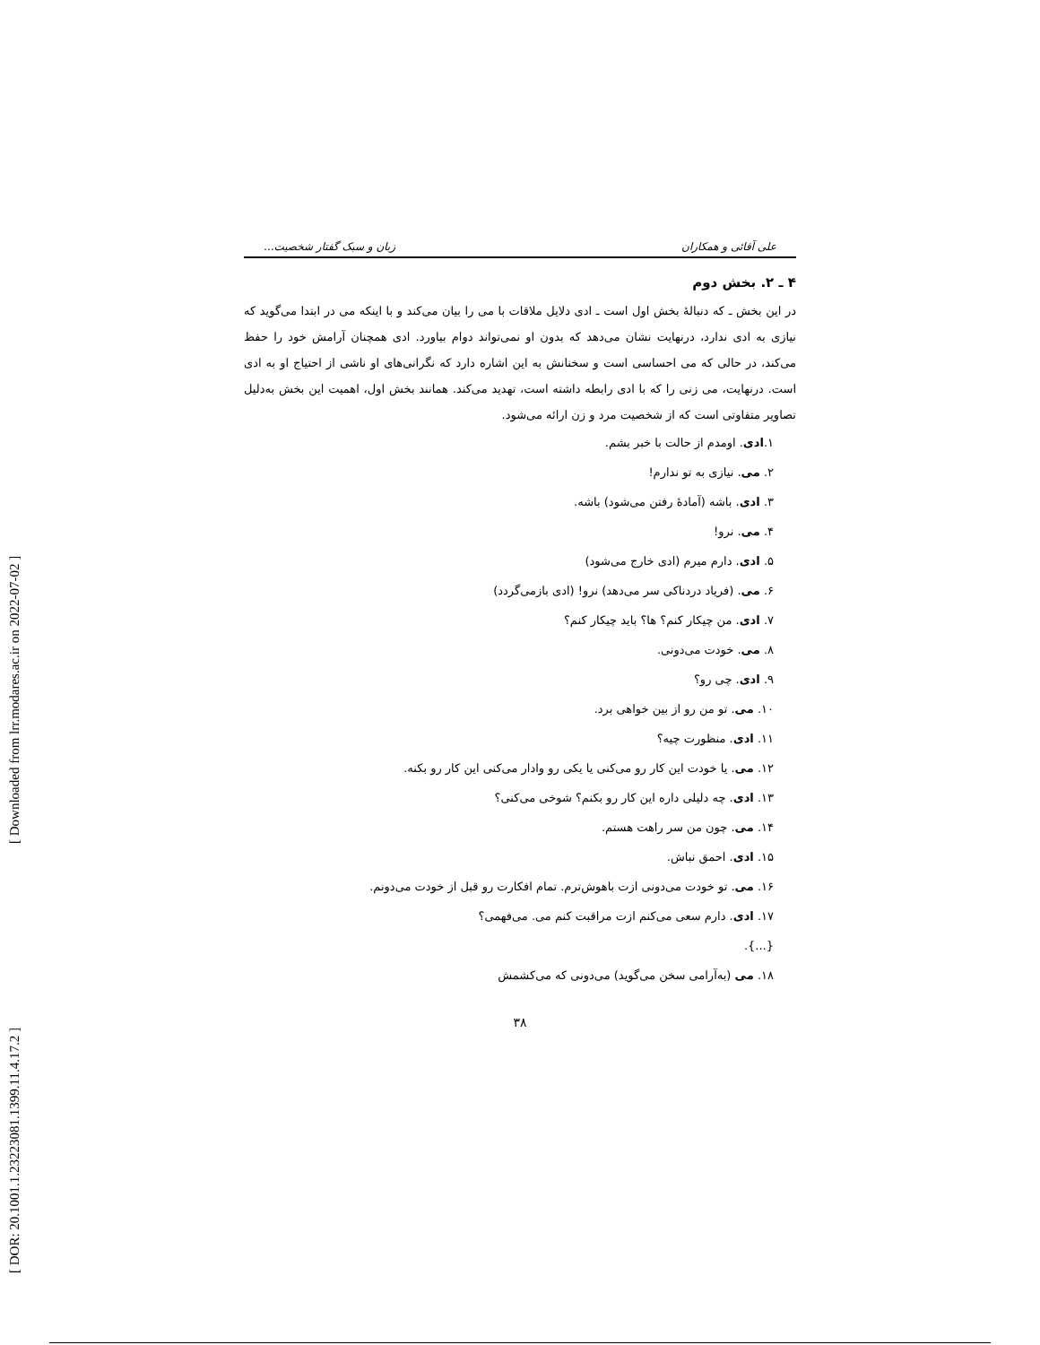[ DOR: 20.1001.1.23223081.1399.11.4.17.2 ] [ Downloaded from lrr.modares.ac.ir on 2022-07-02 ]
علی آقائی و همکاران زبان و سبک گفتار شخصیت...
۴ ـ ۲. بخش دوم
در این بخش ـ که دنبالهٔ بخش اول است ـ ادی دلایل ملاقات با می را بیان می‌کند و با اینکه می در ابتدا می‌گوید که نیازی به ادی ندارد، درنهایت نشان می‌دهد که بدون او نمی‌تواند دوام بیاورد. ادی همچنان آرامش خود را حفظ می‌کند، در حالی که می احساسی است و سخنانش به این اشاره دارد که نگرانی‌های او ناشی از احتیاج او به ادی است. درنهایت، می زنی را که با ادی رابطه داشته است، تهدید می‌کند. همانند بخش اول، اهمیت این بخش به‌دلیل تصاویر متفاوتی است که از شخصیت مرد و زن ارائه می‌شود.
۱.ادی. اومدم از حالت با خبر بشم.
۲. می. نیازی به تو ندارم!
۳. ادی. باشه (آمادهٔ رفتن می‌شود) باشه.
۴. می. نرو!
۵. ادی. دارم میرم (ادی خارج می‌شود)
۶. می. (فریاد دردناکی سر می‌دهد) نرو! (ادی بازمی‌گردد)
۷. ادی. من چیکار کنم؟ ها؟ باید چیکار کنم؟
۸. می. خودت می‌دونی.
۹. ادی. چی رو؟
۱۰. می. تو من رو از بین خواهی برد.
۱۱. ادی. منظورت چیه؟
۱۲. می. یا خودت این کار رو می‌کنی یا یکی رو وادار می‌کنی این کار رو بکنه.
۱۳. ادی. چه دلیلی داره این کار رو بکنم؟ شوخی می‌کنی؟
۱۴. می. چون من سر راهت هستم.
۱۵. ادی. احمق نباش.
۱۶. می. تو خودت می‌دونی ازت باهوش‌ترم. تمام افکارت رو قبل از خودت می‌دونم.
۱۷. ادی. دارم سعی می‌کنم ازت مراقبت کنم می. می‌فهمی؟
{...}.
۱۸. می (به‌آرامی سخن می‌گوید) می‌دونی که می‌کشمش
۳۸